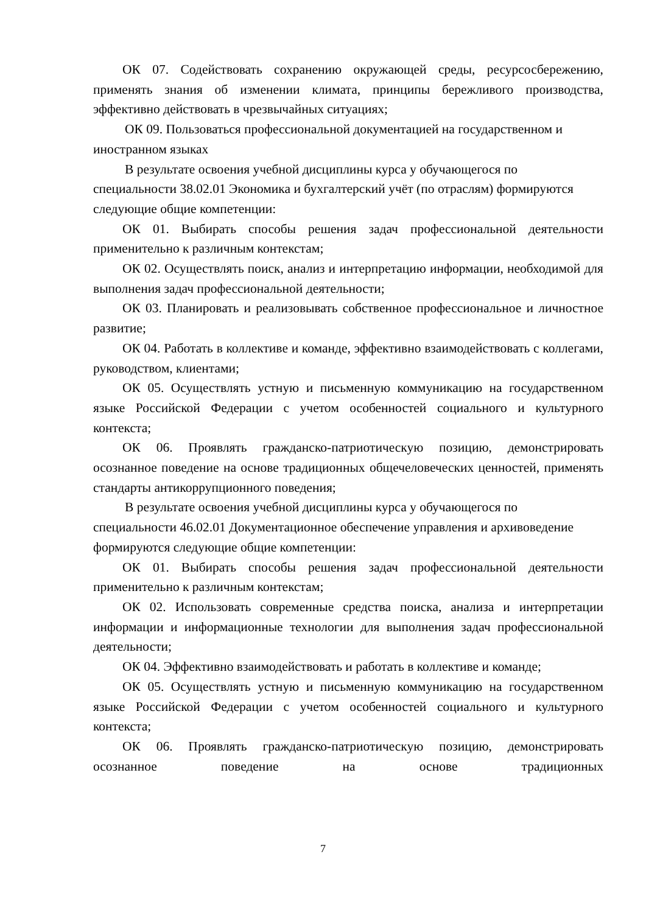ОК 07. Содействовать сохранению окружающей среды, ресурсосбережению, применять знания об изменении климата, принципы бережливого производства, эффективно действовать в чрезвычайных ситуациях;
ОК 09. Пользоваться профессиональной документацией на государственном и иностранном языках
В результате освоения учебной дисциплины курса у обучающегося по специальности 38.02.01 Экономика и бухгалтерский учёт (по отраслям) формируются следующие общие компетенции:
ОК 01. Выбирать способы решения задач профессиональной деятельности применительно к различным контекстам;
ОК 02. Осуществлять поиск, анализ и интерпретацию информации, необходимой для выполнения задач профессиональной деятельности;
ОК 03. Планировать и реализовывать собственное профессиональное и личностное развитие;
ОК 04. Работать в коллективе и команде, эффективно взаимодействовать с коллегами, руководством, клиентами;
ОК 05. Осуществлять устную и письменную коммуникацию на государственном языке Российской Федерации с учетом особенностей социального и культурного контекста;
ОК 06. Проявлять гражданско-патриотическую позицию, демонстрировать осознанное поведение на основе традиционных общечеловеческих ценностей, применять стандарты антикоррупционного поведения;
В результате освоения учебной дисциплины курса у обучающегося по специальности 46.02.01 Документационное обеспечение управления и архивоведение формируются следующие общие компетенции:
ОК 01. Выбирать способы решения задач профессиональной деятельности применительно к различным контекстам;
ОК 02. Использовать современные средства поиска, анализа и интерпретации информации и информационные технологии для выполнения задач профессиональной деятельности;
ОК 04. Эффективно взаимодействовать и работать в коллективе и команде;
ОК 05. Осуществлять устную и письменную коммуникацию на государственном языке Российской Федерации с учетом особенностей социального и культурного контекста;
ОК 06. Проявлять гражданско-патриотическую позицию, демонстрировать осознанное поведение на основе традиционных
7